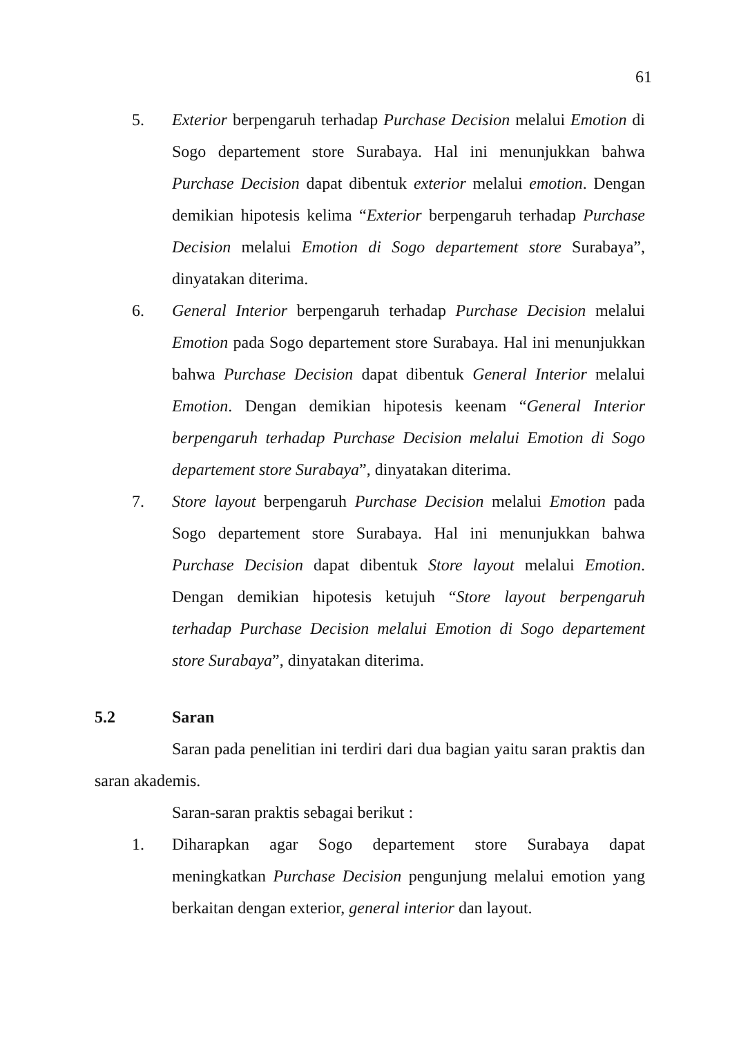61
5. Exterior berpengaruh terhadap Purchase Decision melalui Emotion di Sogo departement store Surabaya. Hal ini menunjukkan bahwa Purchase Decision dapat dibentuk exterior melalui emotion. Dengan demikian hipotesis kelima “Exterior berpengaruh terhadap Purchase Decision melalui Emotion di Sogo departement store Surabaya”, dinyatakan diterima.
6. General Interior berpengaruh terhadap Purchase Decision melalui Emotion pada Sogo departement store Surabaya. Hal ini menunjukkan bahwa Purchase Decision dapat dibentuk General Interior melalui Emotion. Dengan demikian hipotesis keenam “General Interior berpengaruh terhadap Purchase Decision melalui Emotion di Sogo departement store Surabaya”, dinyatakan diterima.
7. Store layout berpengaruh Purchase Decision melalui Emotion pada Sogo departement store Surabaya. Hal ini menunjukkan bahwa Purchase Decision dapat dibentuk Store layout melalui Emotion. Dengan demikian hipotesis ketujuh “Store layout berpengaruh terhadap Purchase Decision melalui Emotion di Sogo departement store Surabaya”, dinyatakan diterima.
5.2 Saran
Saran pada penelitian ini terdiri dari dua bagian yaitu saran praktis dan saran akademis.
Saran-saran praktis sebagai berikut :
1. Diharapkan agar Sogo departement store Surabaya dapat meningkatkan Purchase Decision pengunjung melalui emotion yang berkaitan dengan exterior, general interior dan layout.